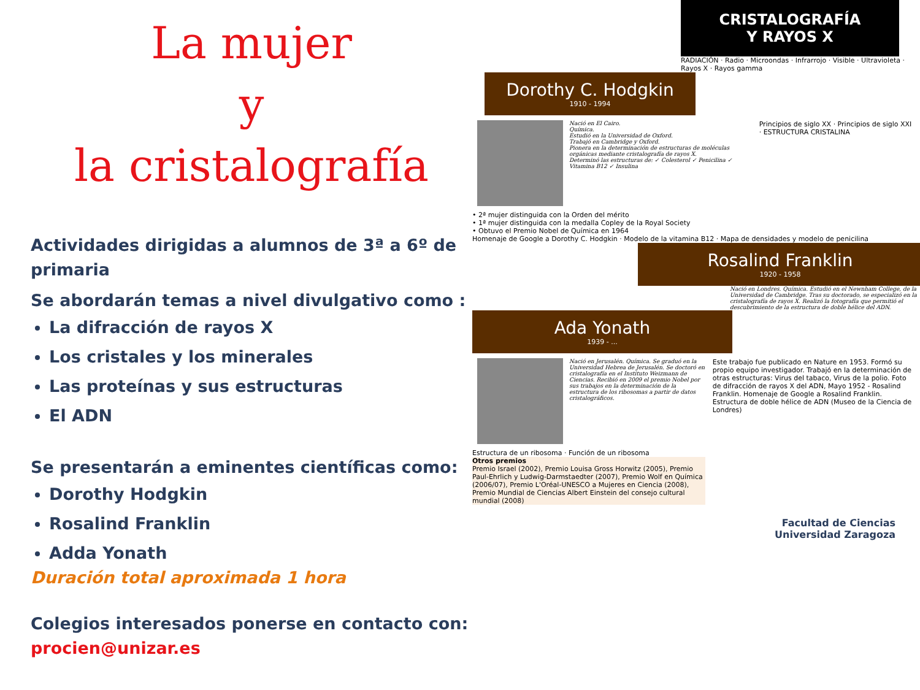La mujer
y
la cristalografía
Actividades dirigidas a alumnos de 3ª a 6º de primaria
Se abordarán temas a nivel divulgativo como :
La difracción de rayos X
Los cristales y los minerales
Las proteínas y sus estructuras
El ADN
Se presentarán a eminentes científicas como:
Dorothy Hodgkin
Rosalind Franklin
Adda Yonath
Duración total aproximada 1 hora
Colegios interesados ponerse en contacto con: procien@unizar.es
CRISTALOGRAFÍA
Y RAYOS X
RADIACIÓN · Radio · Microondas · Infrarrojo · Visible · Ultravioleta · Rayos X · Rayos gamma
Dorothy C. Hodgkin
1910 - 1994
Nació en El Cairo.
Química.
Estudió en la Universidad de Oxford.
Trabajó en Cambridge y Oxford.
Pionera en la determinación de estructuras de moléculas orgánicas mediante cristalografía de rayos X.
Determinó las estructuras de: ✓ Colesterol ✓ Penicilina ✓ Vitamina B12 ✓ Insulina
Principios de siglo XX · Principios de siglo XXI · ESTRUCTURA CRISTALINA
• 2ª mujer distinguida con la Orden del mérito
• 1ª mujer distinguida con la medalla Copley de la Royal Society
• Obtuvo el Premio Nobel de Química en 1964
Homenaje de Google a Dorothy C. Hodgkin · Modelo de la vitamina B12 · Mapa de densidades y modelo de penicilina
Rosalind Franklin
1920 - 1958
Nació en Londres. Química. Estudió en el Newnham College, de la Universidad de Cambridge. Tras su doctorado, se especializó en la cristalografía de rayos X. Realizó la fotografía que permitió el descubrimiento de la estructura de doble hélice del ADN.
Ada Yonath
1939 - ...
Nació en Jerusalén. Química. Se graduó en la Universidad Hebrea de Jerusalén. Se doctoró en cristalografía en el Instituto Weizmann de Ciencias. Recibió en 2009 el premio Nobel por sus trabajos en la determinación de la estructura de los ribosomas a partir de datos cristalográficos.
Este trabajo fue publicado en Nature en 1953. Formó su propio equipo investigador. Trabajó en la determinación de otras estructuras: Virus del tabaco, Virus de la polio. Foto de difracción de rayos X del ADN, Mayo 1952 - Rosalind Franklin. Homenaje de Google a Rosalind Franklin. Estructura de doble hélice de ADN (Museo de la Ciencia de Londres)
Estructura de un ribosoma · Función de un ribosoma
Otros premios
Premio Israel (2002), Premio Louisa Gross Horwitz (2005), Premio Paul-Ehrlich y Ludwig-Darmstaedter (2007), Premio Wolf en Química (2006/07), Premio L'Oréal-UNESCO a Mujeres en Ciencia (2008), Premio Mundial de Ciencias Albert Einstein del consejo cultural mundial (2008)
Facultad de Ciencias
Universidad Zaragoza